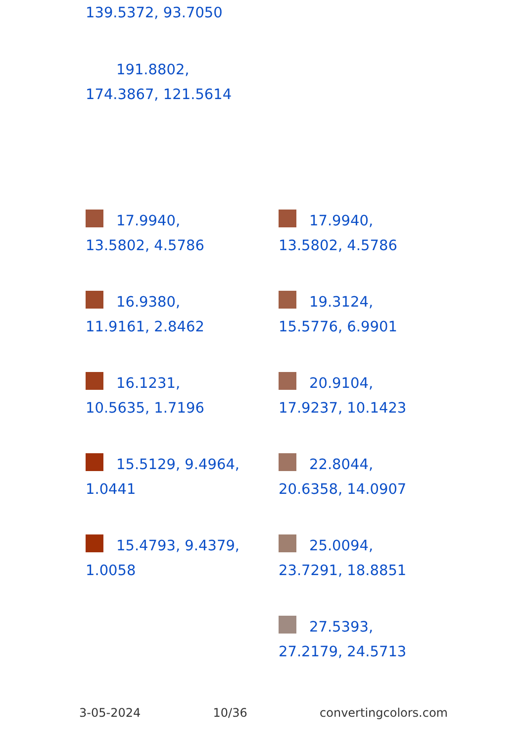139.5372, 93.7050
191.8802,
174.3867, 121.5614
17.9940, 13.5802, 4.5786
16.9380, 11.9161, 2.8462
16.1231, 10.5635, 1.7196
15.5129, 9.4964, 1.0441
15.4793, 9.4379, 1.0058
17.9940, 13.5802, 4.5786
19.3124, 15.5776, 6.9901
20.9104, 17.9237, 10.1423
22.8044, 20.6358, 14.0907
25.0094, 23.7291, 18.8851
27.5393, 27.2179, 24.5713
3-05-2024 10/36 convertingcolors.com